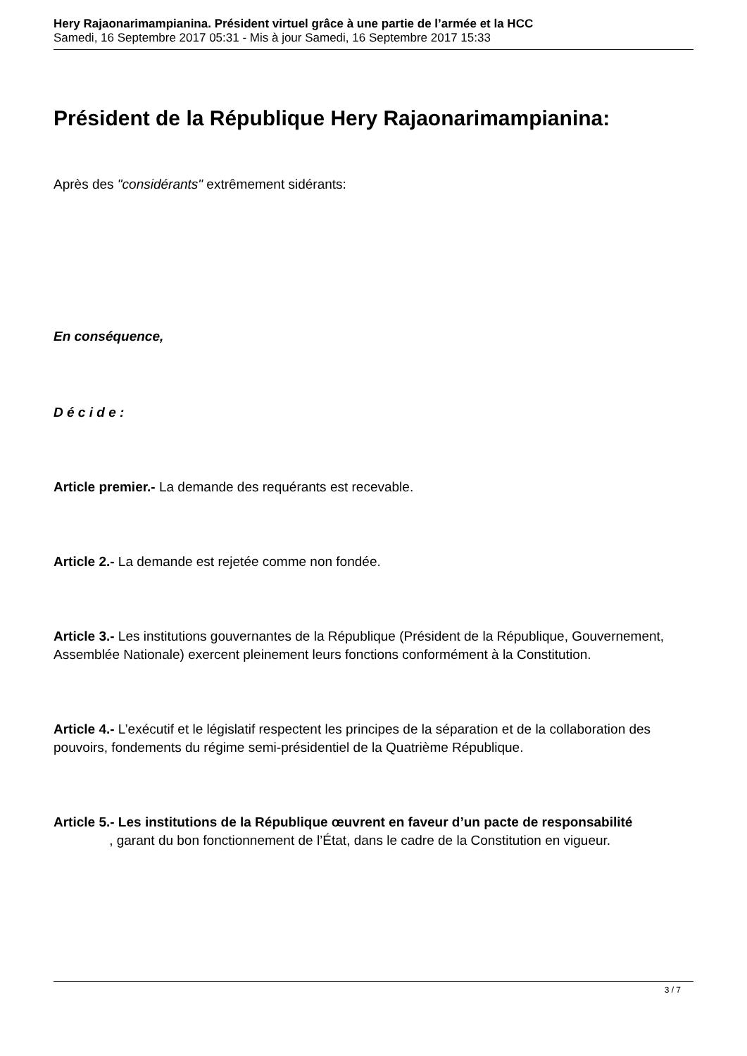Hery Rajaonarimampianina. Président virtuel grâce à une partie de l’armée et la HCC
Samedi, 16 Septembre 2017 05:31 - Mis à jour Samedi, 16 Septembre 2017 15:33
Président de la République Hery Rajaonarimampianina:
Après des "considérants" extrêmement sidérants:
En conséquence,
D é c i d e :
Article premier.- La demande des requérants est recevable.
Article 2.- La demande est rejetée comme non fondée.
Article 3.- Les institutions gouvernantes de la République (Président de la République, Gouvernement, Assemblée Nationale) exercent pleinement leurs fonctions conformément à la Constitution.
Article 4.- L’exécutif et le législatif respectent les principes de la séparation et de la collaboration des pouvoirs, fondements du régime semi-présidentiel de la Quatrième République.
Article 5.- Les institutions de la République œuvrent en faveur d’un pacte de responsabilité , garant du bon fonctionnement de l’État, dans le cadre de la Constitution en vigueur.
3 / 7